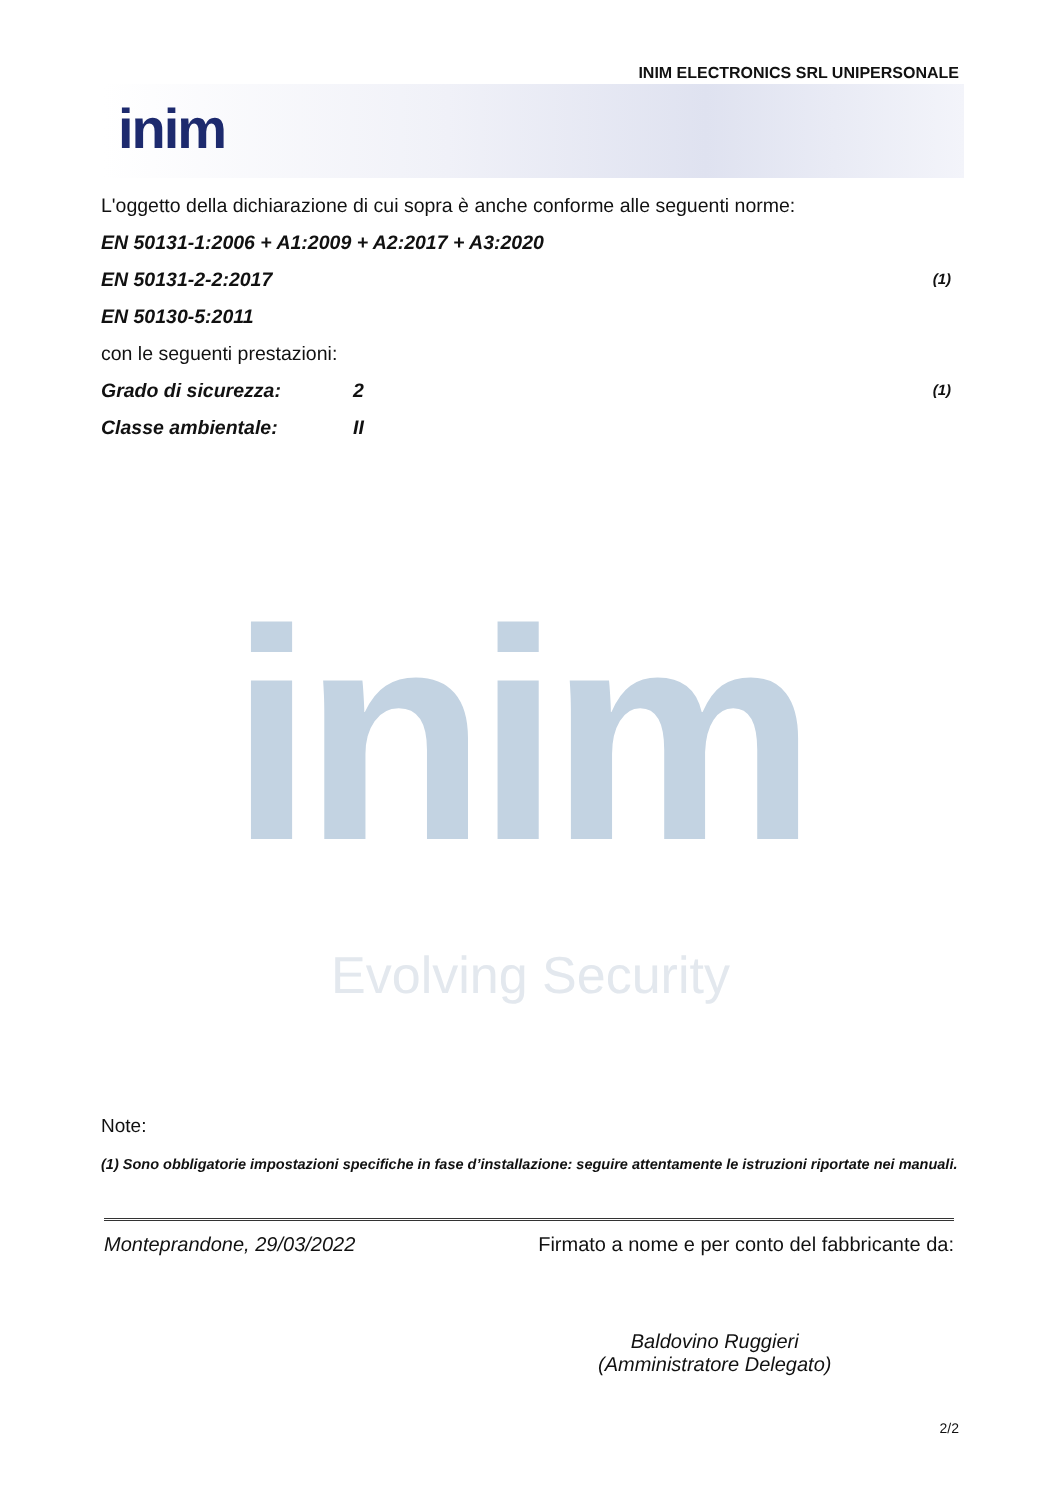INIM ELECTRONICS SRL UNIPERSONALE
inim
L'oggetto della dichiarazione di cui sopra è anche conforme alle seguenti norme:
EN 50131-1:2006 + A1:2009 + A2:2017 + A3:2020
EN 50131-2-2:2017 (1)
EN 50130-5:2011
con le seguenti prestazioni:
Grado di sicurezza: 2 (1)
Classe ambientale: II
inim
Evolving Security
Note:
(1) Sono obbligatorie impostazioni specifiche in fase d’installazione: seguire attentamente le istruzioni riportate nei manuali.
Monteprandone, 29/03/2022 Firmato a nome e per conto del fabbricante da:
Baldovino Ruggieri
(Amministratore Delegato)
2/2